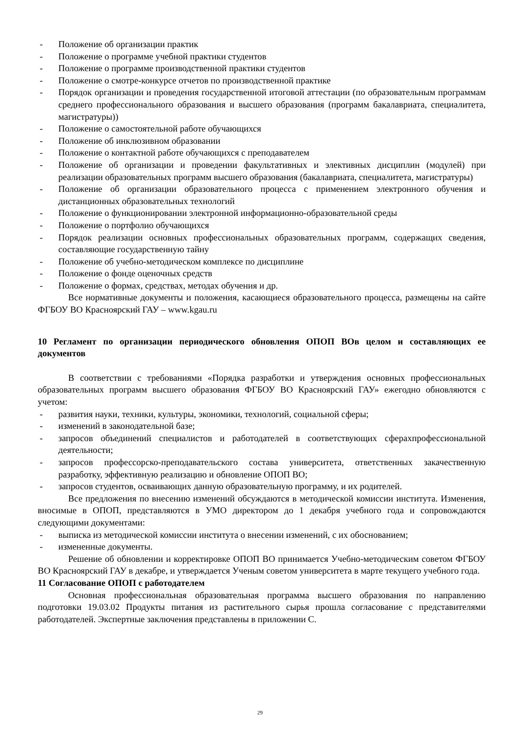- Положение об организации практик
- Положение о программе учебной практики студентов
- Положение о программе производственной практики студентов
- Положение о смотре-конкурсе отчетов по производственной практике
- Порядок организации и проведения государственной итоговой аттестации (по образовательным программам среднего профессионального образования и высшего образования (программ бакалавриата, специалитета, магистратуры))
- Положение о самостоятельной работе обучающихся
- Положение об инклюзивном образовании
- Положение о контактной работе обучающихся с преподавателем
- Положение об организации и проведении факультативных и элективных дисциплин (модулей) при реализации образовательных программ высшего образования (бакалавриата, специалитета, магистратуры)
- Положение об организации образовательного процесса с применением электронного обучения и дистанционных образовательных технологий
- Положение о функционировании электронной информационно-образовательной среды
- Положение о портфолио обучающихся
- Порядок реализации основных профессиональных образовательных программ, содержащих сведения, составляющие государственную тайну
- Положение об учебно-методическом комплексе по дисциплине
- Положение о фонде оценочных средств
- Положение о формах, средствах, методах обучения и др.
Все нормативные документы и положения, касающиеся образовательного процесса, размещены на сайте ФГБОУ ВО Красноярский ГАУ – www.kgau.ru
10 Регламент по организации периодического обновления ОПОП ВОв целом и составляющих ее документов
В соответствии с требованиями «Порядка разработки и утверждения основных профессиональных образовательных программ высшего образования ФГБОУ ВО Красноярский ГАУ» ежегодно обновляются с учетом:
- развития науки, техники, культуры, экономики, технологий, социальной сферы;
- изменений в законодательной базе;
- запросов объединений специалистов и работодателей в соответствующих сферахпрофессиональной деятельности;
- запросов профессорско-преподавательского состава университета, ответственных закачественную разработку, эффективную реализацию и обновление ОПОП ВО;
- запросов студентов, осваивающих данную образовательную программу, и их родителей.
Все предложения по внесению изменений обсуждаются в методической комиссии института. Изменения, вносимые в ОПОП, представляются в УМО директором до 1 декабря учебного года и сопровождаются следующими документами:
- выписка из методической комиссии института о внесении изменений, с их обоснованием;
- измененные документы.
Решение об обновлении и корректировке ОПОП ВО принимается Учебно-методическим советом ФГБОУ ВО Красноярский ГАУ в декабре, и утверждается Ученым советом университета в марте текущего учебного года.
11 Согласование ОПОП с работодателем
Основная профессиональная образовательная программа высшего образования по направлению подготовки 19.03.02 Продукты питания из растительного сырья прошла согласование с представителями работодателей. Экспертные заключения представлены в приложении С.
29